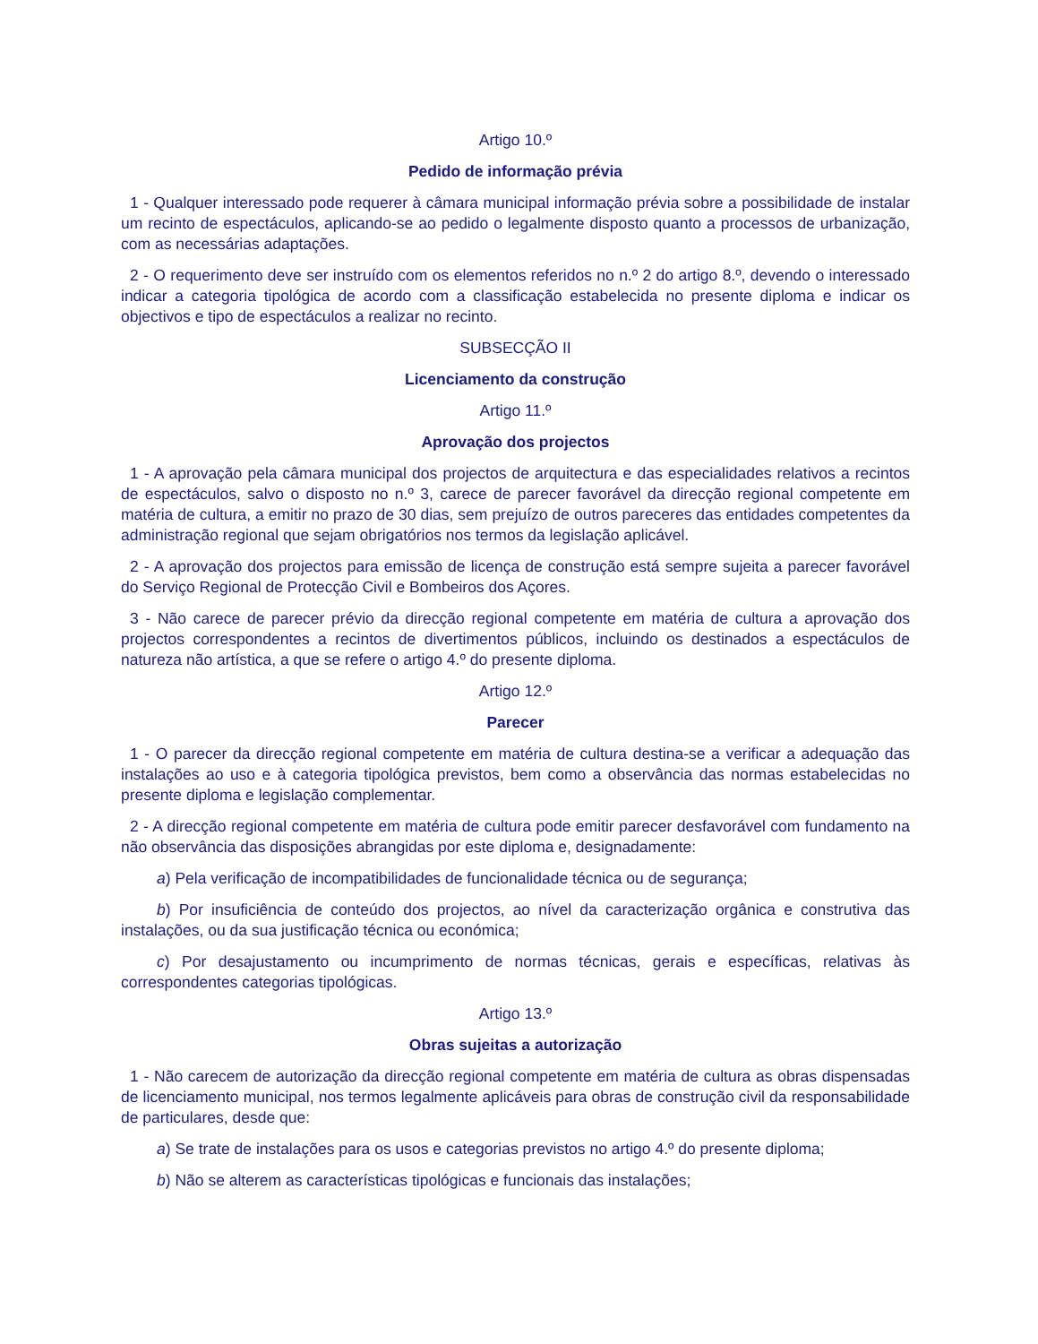Artigo 10.º
Pedido de informação prévia
1 - Qualquer interessado pode requerer à câmara municipal informação prévia sobre a possibilidade de instalar um recinto de espectáculos, aplicando-se ao pedido o legalmente disposto quanto a processos de urbanização, com as necessárias adaptações.
2 - O requerimento deve ser instruído com os elementos referidos no n.º 2 do artigo 8.º, devendo o interessado indicar a categoria tipológica de acordo com a classificação estabelecida no presente diploma e indicar os objectivos e tipo de espectáculos a realizar no recinto.
SUBSECÇÃO II
Licenciamento da construção
Artigo 11.º
Aprovação dos projectos
1 - A aprovação pela câmara municipal dos projectos de arquitectura e das especialidades relativos a recintos de espectáculos, salvo o disposto no n.º 3, carece de parecer favorável da direcção regional competente em matéria de cultura, a emitir no prazo de 30 dias, sem prejuízo de outros pareceres das entidades competentes da administração regional que sejam obrigatórios nos termos da legislação aplicável.
2 - A aprovação dos projectos para emissão de licença de construção está sempre sujeita a parecer favorável do Serviço Regional de Protecção Civil e Bombeiros dos Açores.
3 - Não carece de parecer prévio da direcção regional competente em matéria de cultura a aprovação dos projectos correspondentes a recintos de divertimentos públicos, incluindo os destinados a espectáculos de natureza não artística, a que se refere o artigo 4.º do presente diploma.
Artigo 12.º
Parecer
1 - O parecer da direcção regional competente em matéria de cultura destina-se a verificar a adequação das instalações ao uso e à categoria tipológica previstos, bem como a observância das normas estabelecidas no presente diploma e legislação complementar.
2 - A direcção regional competente em matéria de cultura pode emitir parecer desfavorável com fundamento na não observância das disposições abrangidas por este diploma e, designadamente:
a) Pela verificação de incompatibilidades de funcionalidade técnica ou de segurança;
b) Por insuficiência de conteúdo dos projectos, ao nível da caracterização orgânica e construtiva das instalações, ou da sua justificação técnica ou económica;
c) Por desajustamento ou incumprimento de normas técnicas, gerais e específicas, relativas às correspondentes categorias tipológicas.
Artigo 13.º
Obras sujeitas a autorização
1 - Não carecem de autorização da direcção regional competente em matéria de cultura as obras dispensadas de licenciamento municipal, nos termos legalmente aplicáveis para obras de construção civil da responsabilidade de particulares, desde que:
a) Se trate de instalações para os usos e categorias previstos no artigo 4.º do presente diploma;
b) Não se alterem as características tipológicas e funcionais das instalações;